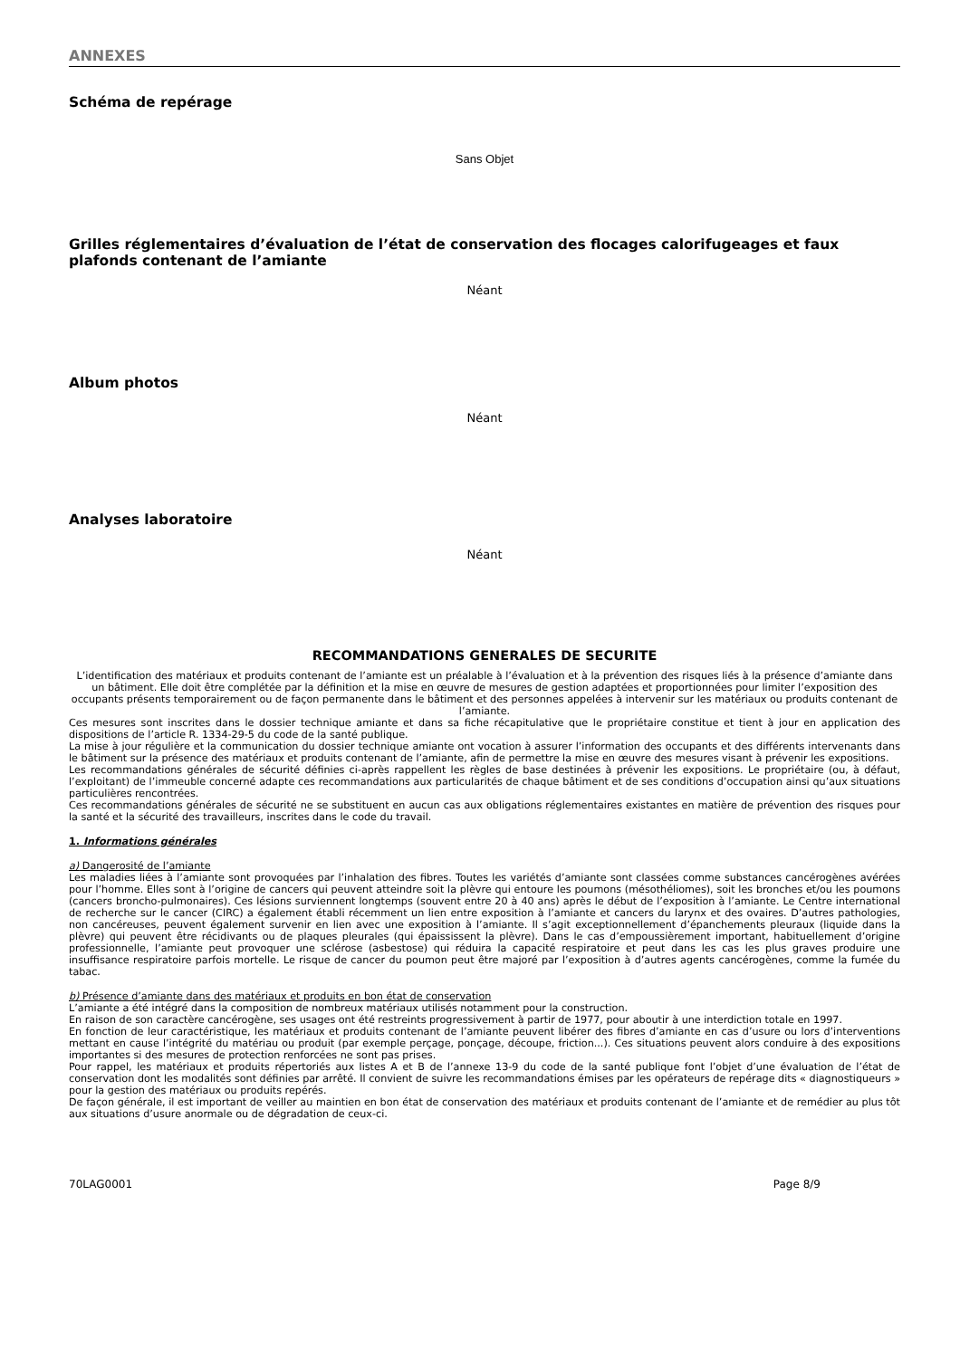ANNEXES
Schéma de repérage
Sans Objet
Grilles réglementaires d’évaluation de l’état de conservation des flocages calorifugeages et faux plafonds contenant de l’amiante
Néant
Album photos
Néant
Analyses laboratoire
Néant
RECOMMANDATIONS GENERALES DE SECURITE
L’identification des matériaux et produits contenant de l’amiante est un préalable à l’évaluation et à la prévention des risques liés à la présence d’amiante dans un bâtiment. Elle doit être complétée par la définition et la mise en œuvre de mesures de gestion adaptées et proportionnées pour limiter l’exposition des occupants présents temporairement ou de façon permanente dans le bâtiment et des personnes appelées à intervenir sur les matériaux ou produits contenant de l’amiante.
Ces mesures sont inscrites dans le dossier technique amiante et dans sa fiche récapitulative que le propriétaire constitue et tient à jour en application des dispositions de l’article R. 1334-29-5 du code de la santé publique.
La mise à jour régulière et la communication du dossier technique amiante ont vocation à assurer l’information des occupants et des différents intervenants dans le bâtiment sur la présence des matériaux et produits contenant de l’amiante, afin de permettre la mise en œuvre des mesures visant à prévenir les expositions.
Les recommandations générales de sécurité définies ci-après rappellent les règles de base destinées à prévenir les expositions. Le propriétaire (ou, à défaut, l’exploitant) de l’immeuble concerné adapte ces recommandations aux particularités de chaque bâtiment et de ses conditions d’occupation ainsi qu’aux situations particulières rencontrées.
Ces recommandations générales de sécurité ne se substituent en aucun cas aux obligations réglementaires existantes en matière de prévention des risques pour la santé et la sécurité des travailleurs, inscrites dans le code du travail.
1. Informations générales
a) Dangerosité de l’amiante
Les maladies liées à l’amiante sont provoquées par l’inhalation des fibres. Toutes les variétés d’amiante sont classées comme substances cancérogènes avérées pour l’homme. Elles sont à l’origine de cancers qui peuvent atteindre soit la plèvre qui entoure les poumons (mésothéliomes), soit les bronches et/ou les poumons (cancers broncho-pulmonaires). Ces lésions surviennent longtemps (souvent entre 20 à 40 ans) après le début de l’exposition à l’amiante. Le Centre international de recherche sur le cancer (CIRC) a également établi récemment un lien entre exposition à l’amiante et cancers du larynx et des ovaires. D’autres pathologies, non cancéreuses, peuvent également survenir en lien avec une exposition à l’amiante. Il s’agit exceptionnellement d’épanchements pleuraux (liquide dans la plèvre) qui peuvent être récidivants ou de plaques pleurales (qui épaississent la plèvre). Dans le cas d’empoussièrement important, habituellement d’origine professionnelle, l’amiante peut provoquer une sclérose (asbestose) qui réduira la capacité respiratoire et peut dans les cas les plus graves produire une insuffisance respiratoire parfois mortelle. Le risque de cancer du poumon peut être majoré par l’exposition à d’autres agents cancérogènes, comme la fumée du tabac.
b) Présence d’amiante dans des matériaux et produits en bon état de conservation
L’amiante a été intégré dans la composition de nombreux matériaux utilisés notamment pour la construction.
En raison de son caractère cancérogène, ses usages ont été restreints progressivement à partir de 1977, pour aboutir à une interdiction totale en 1997.
En fonction de leur caractéristique, les matériaux et produits contenant de l’amiante peuvent libérer des fibres d’amiante en cas d’usure ou lors d’interventions mettant en cause l’intégrité du matériau ou produit (par exemple perçage, ponçage, découpe, friction...). Ces situations peuvent alors conduire à des expositions importantes si des mesures de protection renforcées ne sont pas prises.
Pour rappel, les matériaux et produits répertoriés aux listes A et B de l’annexe 13-9 du code de la santé publique font l’objet d’une évaluation de l’état de conservation dont les modalités sont définies par arrêté. Il convient de suivre les recommandations émises par les opérateurs de repérage dits « diagnostiqueurs » pour la gestion des matériaux ou produits repérés.
De façon générale, il est important de veiller au maintien en bon état de conservation des matériaux et produits contenant de l’amiante et de remédier au plus tôt aux situations d’usure anormale ou de dégradation de ceux-ci.
70LAG0001 Page 8/9